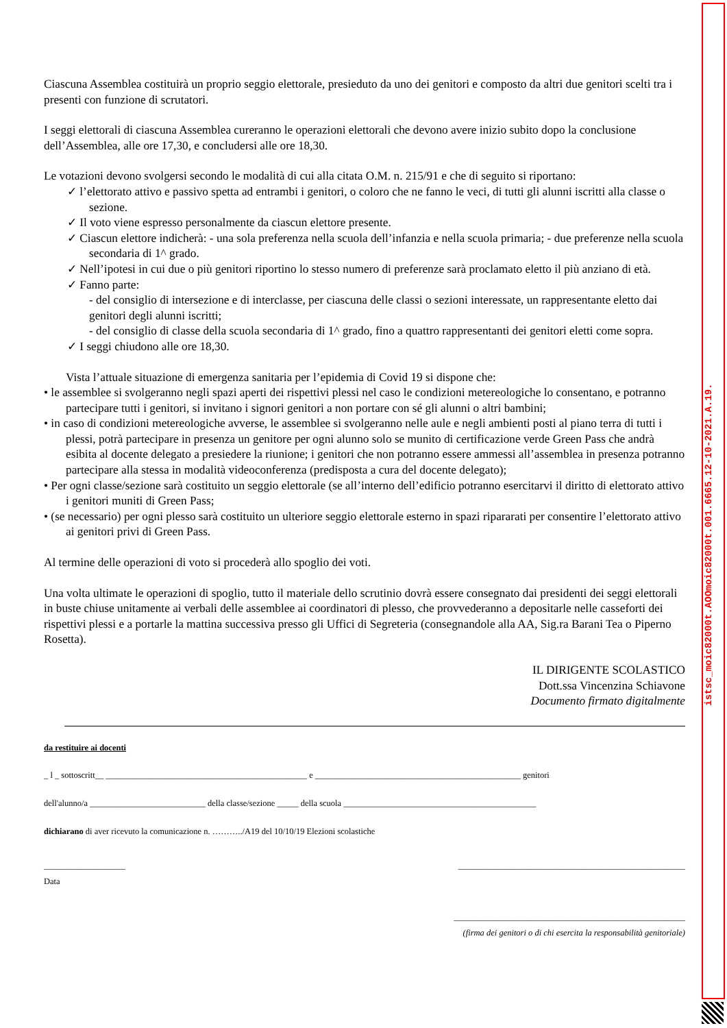Ciascuna Assemblea costituirà un proprio seggio elettorale, presieduto da uno dei genitori e composto da altri due genitori scelti tra i presenti con funzione di scrutatori.
I seggi elettorali di ciascuna Assemblea cureranno le operazioni elettorali che devono avere inizio subito dopo la conclusione dell’Assemblea, alle ore 17,30, e concludersi alle ore 18,30.
Le votazioni devono svolgersi secondo le modalità di cui alla citata O.M. n. 215/91 e che di seguito si riportano:
✓ l’elettorato attivo e passivo spetta ad entrambi i genitori, o coloro che ne fanno le veci, di tutti gli alunni iscritti alla classe o sezione.
✓ Il voto viene espresso personalmente da ciascun elettore presente.
✓ Ciascun elettore indicherà: - una sola preferenza nella scuola dell’infanzia e nella scuola primaria; - due preferenze nella scuola secondaria di 1^ grado.
✓ Nell’ipotesi in cui due o più genitori riportino lo stesso numero di preferenze sarà proclamato eletto il più anziano di età.
✓ Fanno parte:
- del consiglio di intersezione e di interclasse, per ciascuna delle classi o sezioni interessate, un rappresentante eletto dai genitori degli alunni iscritti;
- del consiglio di classe della scuola secondaria di 1^ grado, fino a quattro rappresentanti dei genitori eletti come sopra.
✓ I seggi chiudono alle ore 18,30.
Vista l’attuale situazione di emergenza sanitaria per l’epidemia di Covid 19 si dispone che:
• le assemblee si svolgeranno negli spazi aperti dei rispettivi plessi nel caso le condizioni metereologiche lo consentano, e potranno partecipare tutti i genitori, si invitano i signori genitori a non portare con sé gli alunni o altri bambini;
• in caso di condizioni metereologiche avverse, le assemblee si svolgeranno nelle aule e negli ambienti posti al piano terra di tutti i plessi, potrà partecipare in presenza un genitore per ogni alunno solo se munito di certificazione verde Green Pass che andrà esibita al docente delegato a presiedere la riunione; i genitori che non potranno essere ammessi all’assemblea in presenza potranno partecipare alla stessa in modalità videoconferenza (predisposta a cura del docente delegato);
• Per ogni classe/sezione sarà costituito un seggio elettorale (se all’interno dell’edificio potranno esercitarvi il diritto di elettorato attivo i genitori muniti di Green Pass;
• (se necessario) per ogni plesso sarà costituito un ulteriore seggio elettorale esterno in spazi ripararati per consentire l’elettorato attivo ai genitori privi di Green Pass.
Al termine delle operazioni di voto si procederà allo spoglio dei voti.
Una volta ultimate le operazioni di spoglio, tutto il materiale dello scrutinio dovrà essere consegnato dai presidenti dei seggi elettorali in buste chiuse unitamente ai verbali delle assemblee ai coordinatori di plesso, che provvederanno a depositarle nelle casseforti dei rispettivi plessi e a portarle la mattina successiva presso gli Uffici di Segreteria (consegnandole alla AA, Sig.ra Barani Tea o Piperno Rosetta).
IL DIRIGENTE SCOLASTICO
Dott.ssa Vincenzina Schiavone
Documento firmato digitalmente
da restituire ai docenti
_ l _ sottoscritt__ _______________________________________________ e ________________________________________________ genitori
dell'alunno/a ___________________________ della classe/sezione _____ della scuola _____________________________________________
dichiarano di aver ricevuto la comunicazione n. ………../A19 del 10/10/19 Elezioni scolastiche
___________________
Data _____________________________________________________
______________________________________________________
(firma dei genitori o di chi esercita la responsabilità genitoriale)
istsc_moic82000t.AOOmoic82000t.001.6665.12-10-2021.A.19.